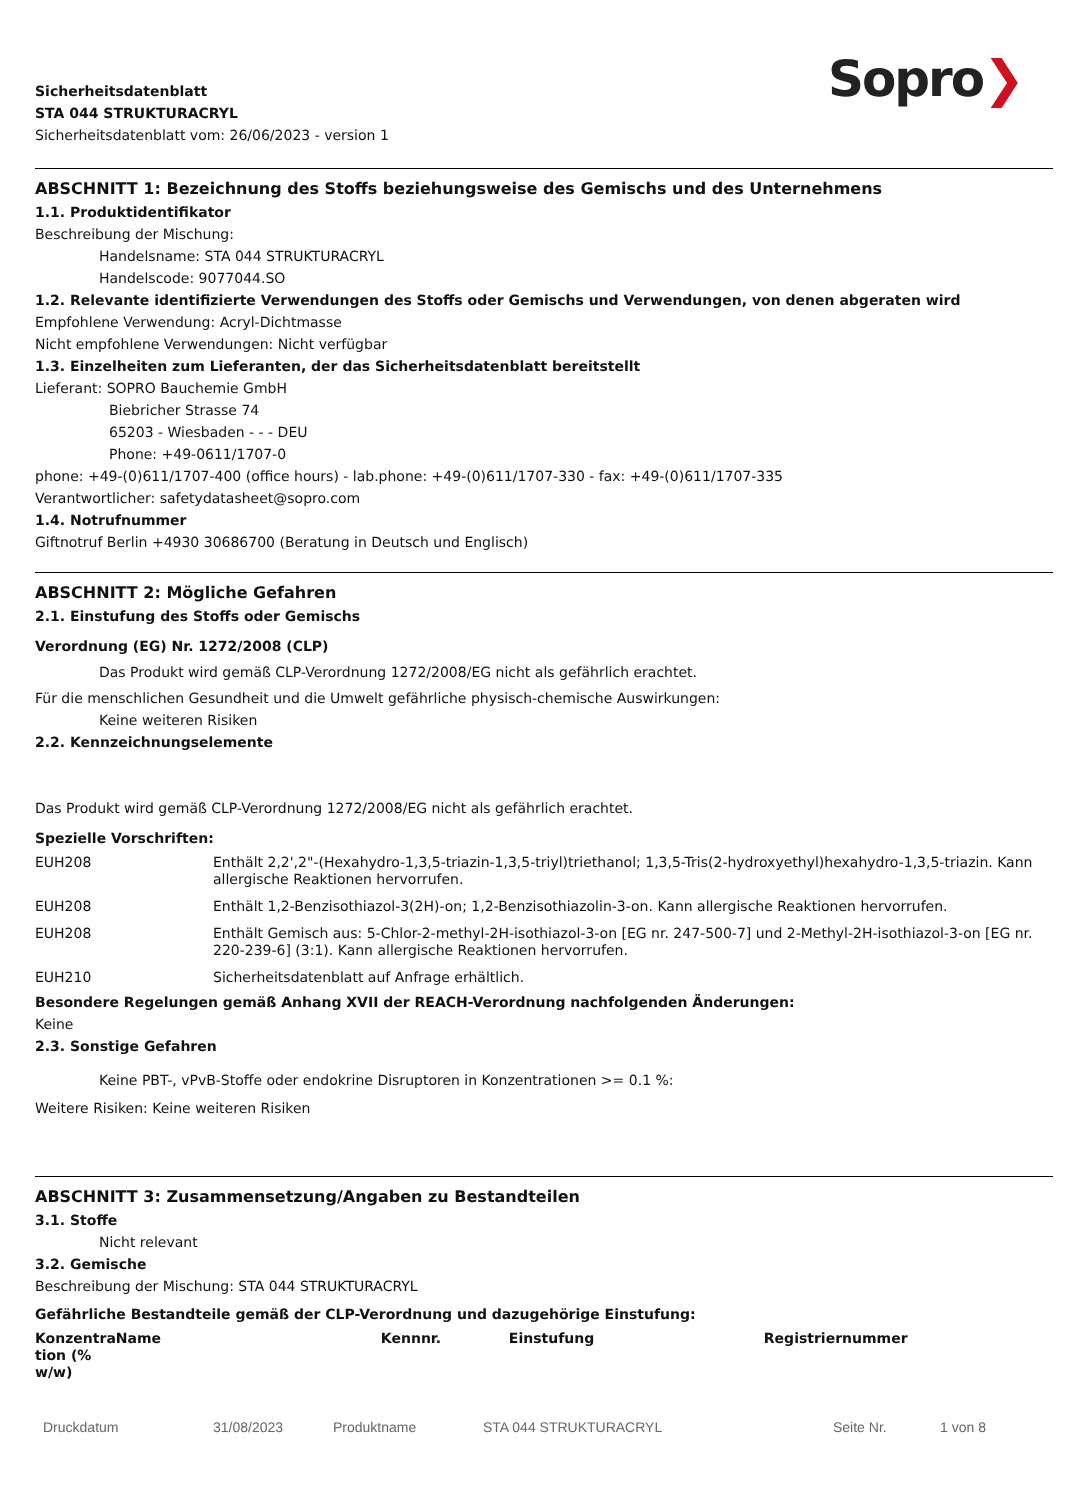Sicherheitsdatenblatt
STA 044 STRUKTURACRYL
Sicherheitsdatenblatt vom: 26/06/2023 - version 1
Sopro❯
ABSCHNITT 1: Bezeichnung des Stoffs beziehungsweise des Gemischs und des Unternehmens
1.1. Produktidentifikator
Beschreibung der Mischung:
Handelsname: STA 044 STRUKTURACRYL
Handelscode: 9077044.SO
1.2. Relevante identifizierte Verwendungen des Stoffs oder Gemischs und Verwendungen, von denen abgeraten wird
Empfohlene Verwendung: Acryl-Dichtmasse
Nicht empfohlene Verwendungen: Nicht verfügbar
1.3. Einzelheiten zum Lieferanten, der das Sicherheitsdatenblatt bereitstellt
Lieferant: SOPRO Bauchemie GmbH
Biebricher Strasse 74
65203 - Wiesbaden - - - DEU
Phone: +49-0611/1707-0
phone: +49-(0)611/1707-400 (office hours) - lab.phone: +49-(0)611/1707-330 - fax: +49-(0)611/1707-335
Verantwortlicher: safetydatasheet@sopro.com
1.4. Notrufnummer
Giftnotruf Berlin +4930 30686700 (Beratung in Deutsch und Englisch)
ABSCHNITT 2: Mögliche Gefahren
2.1. Einstufung des Stoffs oder Gemischs
Verordnung (EG) Nr. 1272/2008 (CLP)
Das Produkt wird gemäß CLP-Verordnung 1272/2008/EG nicht als gefährlich erachtet.
Für die menschlichen Gesundheit und die Umwelt gefährliche physisch-chemische Auswirkungen:
Keine weiteren Risiken
2.2. Kennzeichnungselemente
Das Produkt wird gemäß CLP-Verordnung 1272/2008/EG nicht als gefährlich erachtet.
Spezielle Vorschriften:
| EUH208 | Enthält 2,2',2"-(Hexahydro-1,3,5-triazin-1,3,5-triyl)triethanol; 1,3,5-Tris(2-hydroxyethyl)hexahydro-1,3,5-triazin. Kann allergische Reaktionen hervorrufen. |
| EUH208 | Enthält 1,2-Benzisothiazol-3(2H)-on; 1,2-Benzisothiazolin-3-on. Kann allergische Reaktionen hervorrufen. |
| EUH208 | Enthält Gemisch aus: 5-Chlor-2-methyl-2H-isothiazol-3-on [EG nr. 247-500-7] und 2-Methyl-2H-isothiazol-3-on [EG nr. 220-239-6] (3:1). Kann allergische Reaktionen hervorrufen. |
| EUH210 | Sicherheitsdatenblatt auf Anfrage erhältlich. |
Besondere Regelungen gemäß Anhang XVII der REACH-Verordnung nachfolgenden Änderungen:
Keine
2.3. Sonstige Gefahren
Keine PBT-, vPvB-Stoffe oder endokrine Disruptoren in Konzentrationen >= 0.1 %:
Weitere Risiken: Keine weiteren Risiken
ABSCHNITT 3: Zusammensetzung/Angaben zu Bestandteilen
3.1. Stoffe
Nicht relevant
3.2. Gemische
Beschreibung der Mischung: STA 044 STRUKTURACRYL
Gefährliche Bestandteile gemäß der CLP-Verordnung und dazugehörige Einstufung:
| Konzentra tion (% w/w) | Name | Kennnr. | Einstufung | Registriernummer |
| --- | --- | --- | --- | --- |
Druckdatum 31/08/2023 Produktname STA 044 STRUKTURACRYL Seite Nr. 1 von 8